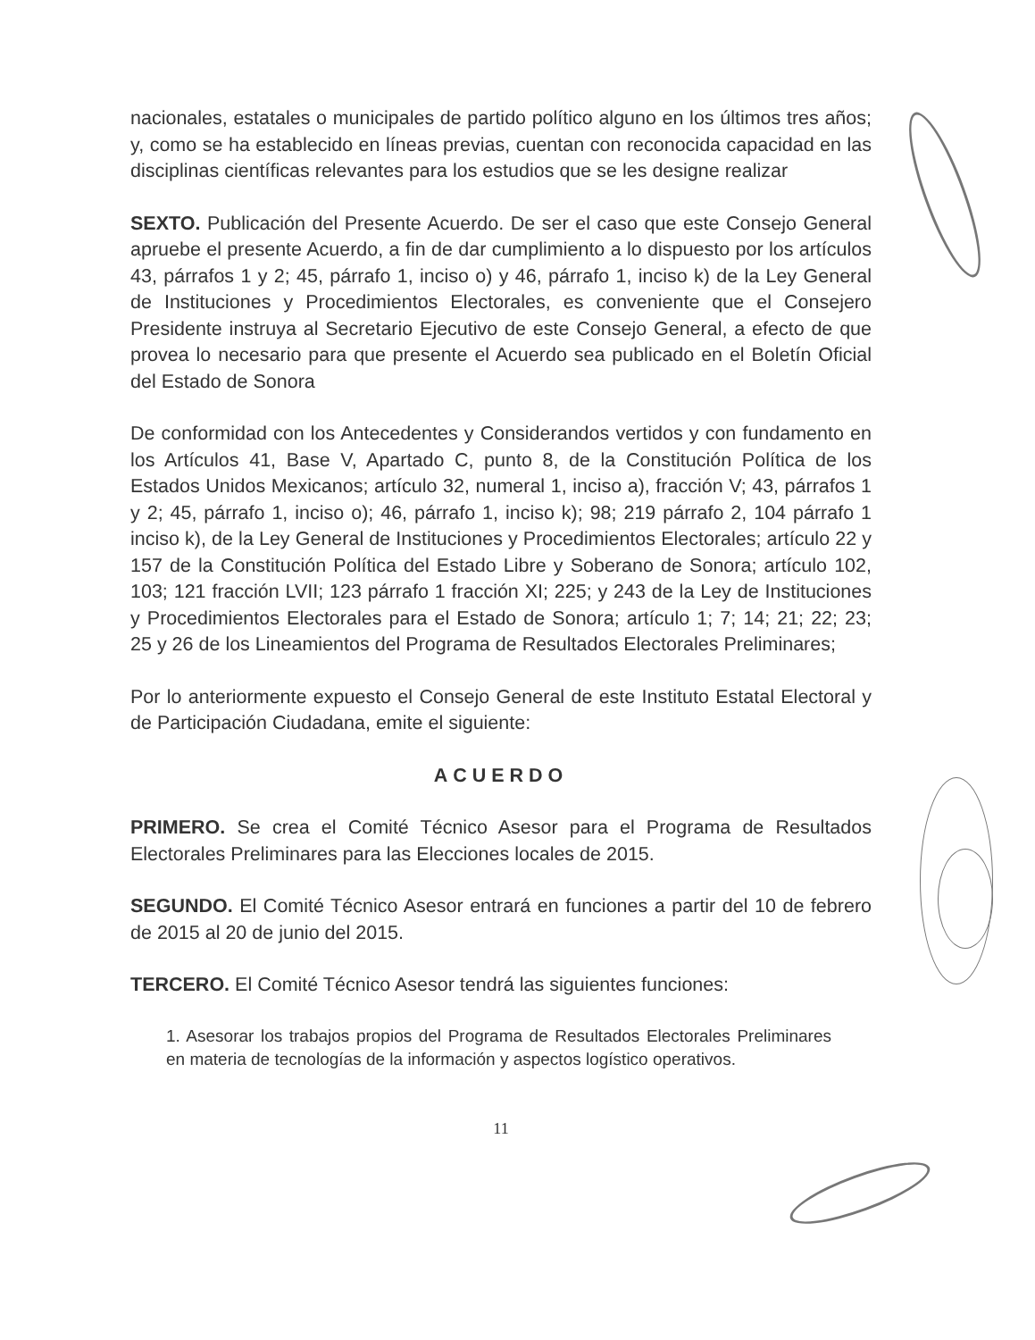nacionales, estatales o municipales de partido político alguno en los últimos tres años; y, como se ha establecido en líneas previas, cuentan con reconocida capacidad en las disciplinas científicas relevantes para los estudios que se les designe realizar
SEXTO. Publicación del Presente Acuerdo. De ser el caso que este Consejo General apruebe el presente Acuerdo, a fin de dar cumplimiento a lo dispuesto por los artículos 43, párrafos 1 y 2; 45, párrafo 1, inciso o) y 46, párrafo 1, inciso k) de la Ley General de Instituciones y Procedimientos Electorales, es conveniente que el Consejero Presidente instruya al Secretario Ejecutivo de este Consejo General, a efecto de que provea lo necesario para que presente el Acuerdo sea publicado en el Boletín Oficial del Estado de Sonora
De conformidad con los Antecedentes y Considerandos vertidos y con fundamento en los Artículos 41, Base V, Apartado C, punto 8, de la Constitución Política de los Estados Unidos Mexicanos; artículo 32, numeral 1, inciso a), fracción V; 43, párrafos 1 y 2; 45, párrafo 1, inciso o); 46, párrafo 1, inciso k); 98; 219 párrafo 2, 104 párrafo 1 inciso k), de la Ley General de Instituciones y Procedimientos Electorales; artículo 22 y 157 de la Constitución Política del Estado Libre y Soberano de Sonora; artículo 102, 103; 121 fracción LVII; 123 párrafo 1 fracción XI; 225; y 243 de la Ley de Instituciones y Procedimientos Electorales para el Estado de Sonora; artículo 1; 7; 14; 21; 22; 23; 25 y 26 de los Lineamientos del Programa de Resultados Electorales Preliminares;
Por lo anteriormente expuesto el Consejo General de este Instituto Estatal Electoral y de Participación Ciudadana, emite el siguiente:
ACUERDO
PRIMERO. Se crea el Comité Técnico Asesor para el Programa de Resultados Electorales Preliminares para las Elecciones locales de 2015.
SEGUNDO. El Comité Técnico Asesor entrará en funciones a partir del 10 de febrero de 2015 al 20 de junio del 2015.
TERCERO. El Comité Técnico Asesor tendrá las siguientes funciones:
1. Asesorar los trabajos propios del Programa de Resultados Electorales Preliminares en materia de tecnologías de la información y aspectos logístico operativos.
11